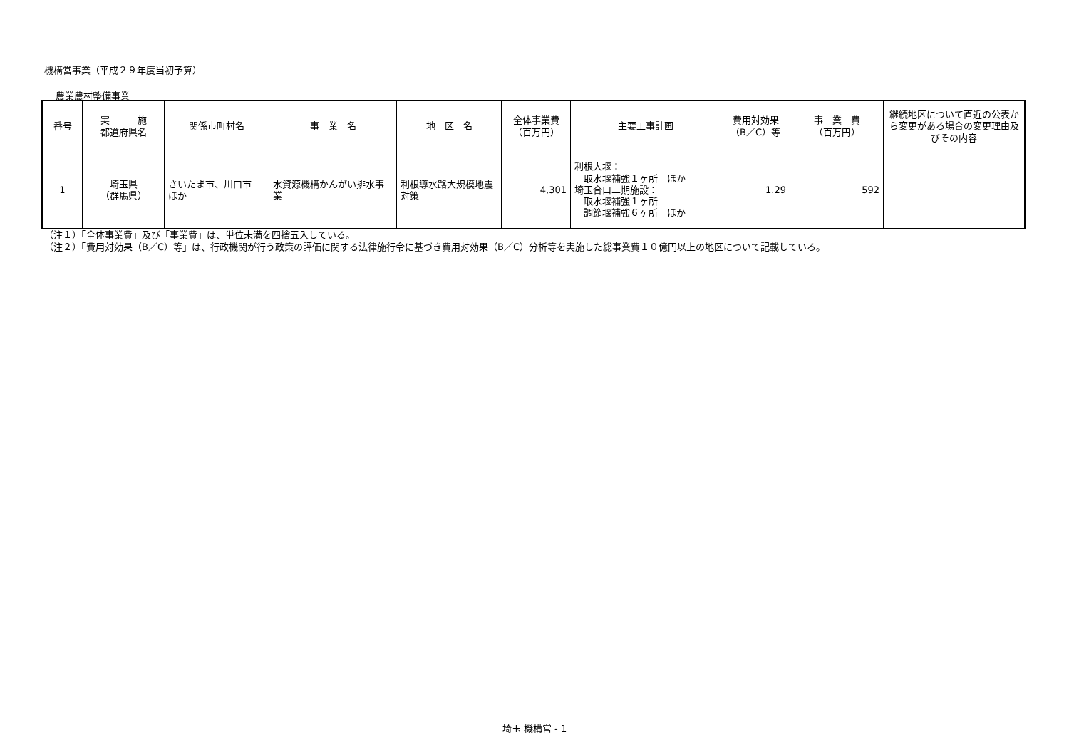機構営事業（平成２９年度当初予算）
農業農村整備事業
| 番号 | 実 施 都道府県名 | 関係市町村名 | 事 業 名 | 地 区 名 | 全体事業費 （百万円） | 主要工事計画 | 費用対効果 （B／C）等 | 事 業 費 （百万円） | 継続地区について直近の公表から変更がある場合の変更理由及びその内容 |
| --- | --- | --- | --- | --- | --- | --- | --- | --- | --- |
| 1 | 埼玉県 （群馬県） | さいたま市、川口市 ほか | 水資源機構かんがい排水事業 | 利根導水路大規模地震対策 | 4,301 | 利根大堰： 取水堰補強１ヶ所 ほか 埼玉合口二期施設： 取水堰補強１ヶ所 調節堰補強６ヶ所 ほか | 1.29 | 592 | |
（注１）「全体事業費」及び「事業費」は、単位未満を四捨五入している。
（注２）「費用対効果（B／C）等」は、行政機関が行う政策の評価に関する法律施行令に基づき費用対効果（B／C）分析等を実施した総事業費１０億円以上の地区について記載している。
埼玉 機構営 - 1